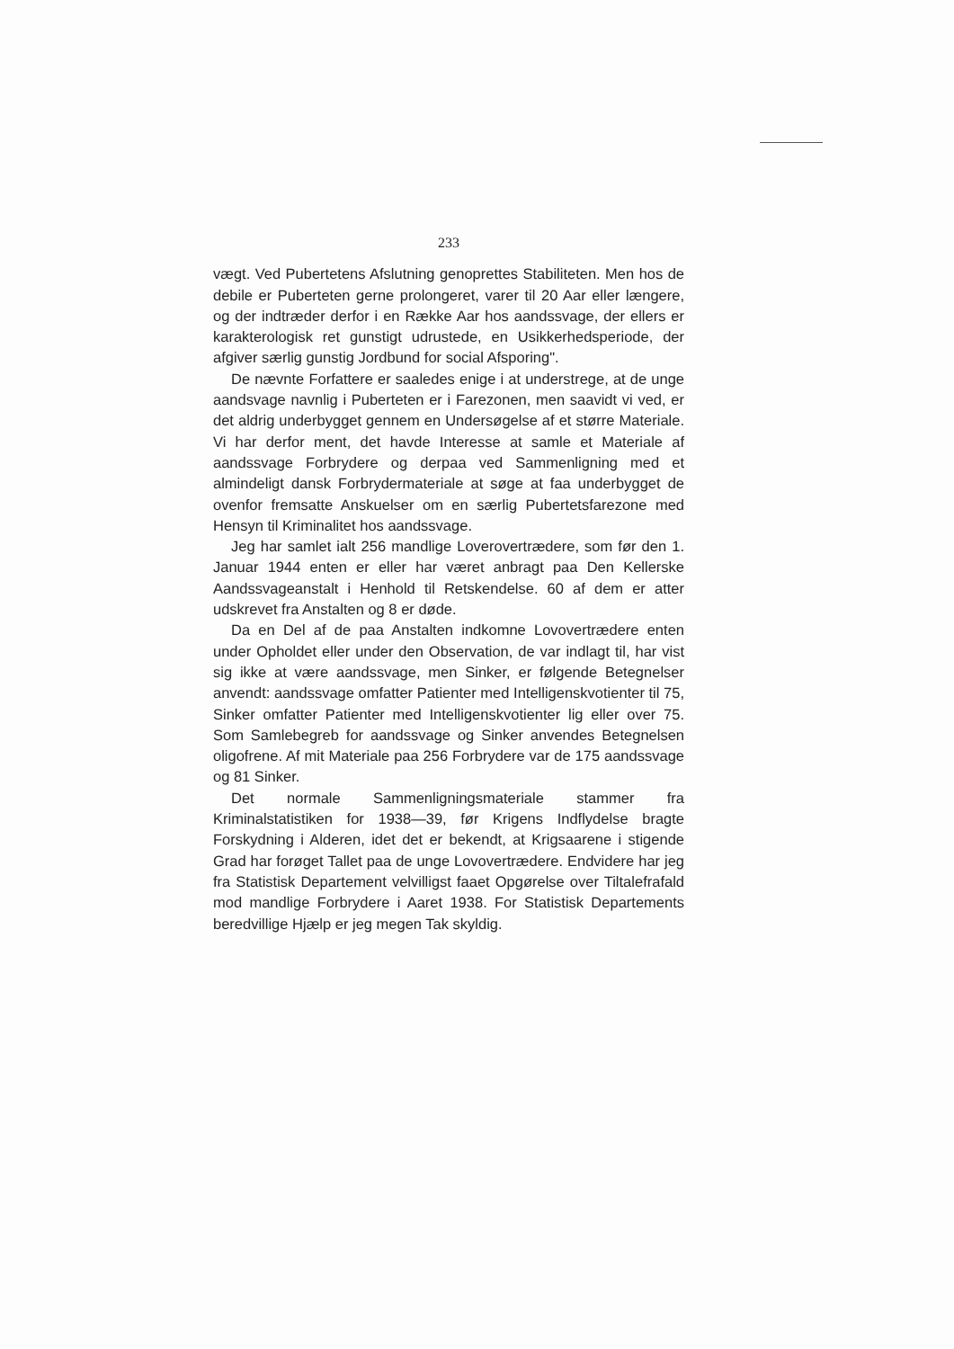233
vægt. Ved Pubertetens Afslutning genoprettes Stabiliteten. Men hos de debile er Puberteten gerne prolongeret, varer til 20 Aar eller længere, og der indtræder derfor i en Række Aar hos aandssvage, der ellers er karakterologisk ret gunstigt udrustede, en Usikkerhedsperiode, der afgiver særlig gunstig Jordbund for social Afsporing".
De nævnte Forfattere er saaledes enige i at understrege, at de unge aandsvage navnlig i Puberteten er i Farezonen, men saavidt vi ved, er det aldrig underbygget gennem en Undersøgelse af et større Materiale. Vi har derfor ment, det havde Interesse at samle et Materiale af aandssvage Forbrydere og derpaa ved Sammenligning med et almindeligt dansk Forbrydermateriale at søge at faa underbygget de ovenfor fremsatte Anskuelser om en særlig Pubertetsfarezone med Hensyn til Kriminalitet hos aandssvage.
Jeg har samlet ialt 256 mandlige Loverovertrædere, som før den 1. Januar 1944 enten er eller har været anbragt paa Den Kellerske Aandssvageanstalt i Henhold til Retskendelse. 60 af dem er atter udskrevet fra Anstalten og 8 er døde.
Da en Del af de paa Anstalten indkomne Lovovertrædere enten under Opholdet eller under den Observation, de var indlagt til, har vist sig ikke at være aandssvage, men Sinker, er følgende Betegnelser anvendt: aandssvage omfatter Patienter med Intelligenskvotienter til 75, Sinker omfatter Patienter med Intelligenskvotienter lig eller over 75. Som Samlebegreb for aandssvage og Sinker anvendes Betegnelsen oligofrene. Af mit Materiale paa 256 Forbrydere var de 175 aandssvage og 81 Sinker.
Det normale Sammenligningsmateriale stammer fra Kriminalstatistiken for 1938—39, før Krigens Indflydelse bragte Forskydning i Alderen, idet det er bekendt, at Krigsaarene i stigende Grad har forøget Tallet paa de unge Lovovertrædere. Endvidere har jeg fra Statistisk Departement velvilligst faaet Opgørelse over Tiltalefrafald mod mandlige Forbrydere i Aaret 1938. For Statistisk Departements beredvillige Hjælp er jeg megen Tak skyldig.